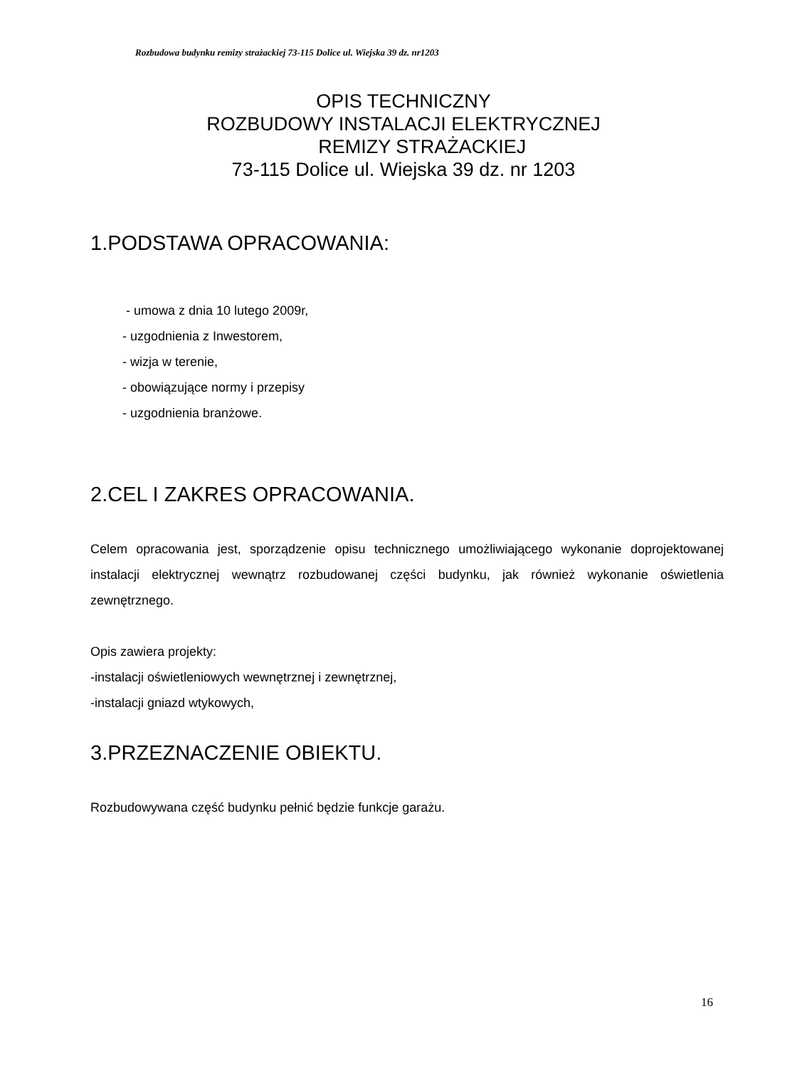Rozbudowa budynku remizy strażackiej 73-115 Dolice ul. Wiejska 39 dz. nr1203
OPIS TECHNICZNY
ROZBUDOWY INSTALACJI ELEKTRYCZNEJ
REMIZY STRAŻACKIEJ
73-115 Dolice ul. Wiejska 39 dz. nr 1203
1.PODSTAWA OPRACOWANIA:
- umowa z dnia 10 lutego 2009r,
- uzgodnienia z Inwestorem,
- wizja w terenie,
- obowiązujące normy i przepisy
- uzgodnienia branżowe.
2.CEL I ZAKRES OPRACOWANIA.
Celem opracowania jest, sporządzenie opisu technicznego umożliwiającego wykonanie doprojektowanej instalacji elektrycznej wewnątrz rozbudowanej części budynku, jak również wykonanie oświetlenia zewnętrznego.
Opis zawiera projekty:
-instalacji oświetleniowych wewnętrznej i zewnętrznej,
-instalacji gniazd wtykowych,
3.PRZEZNACZENIE OBIEKTU.
Rozbudowywana część budynku pełnić będzie funkcje garażu.
16